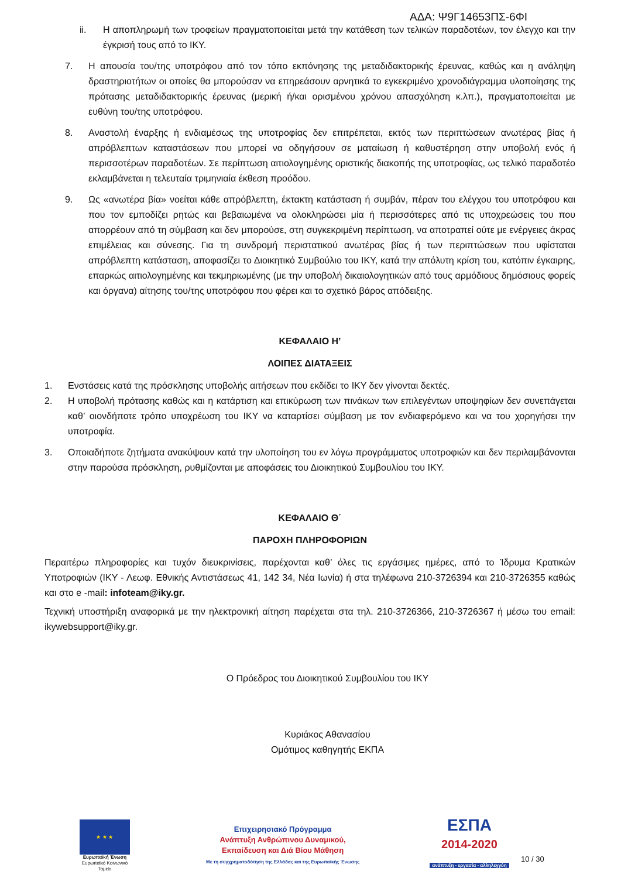ΑΔΑ: Ψ9Γ14653ΠΣ-6ΦΙ
ii. Η αποπληρωμή των τροφείων πραγματοποιείται μετά την κατάθεση των τελικών παραδοτέων, τον έλεγχο και την έγκρισή τους από το ΙΚΥ.
7. Η απουσία του/της υποτρόφου από τον τόπο εκπόνησης της μεταδιδακτορικής έρευνας, καθώς και η ανάληψη δραστηριοτήτων οι οποίες θα μπορούσαν να επηρεάσουν αρνητικά το εγκεκριμένο χρονοδιάγραμμα υλοποίησης της πρότασης μεταδιδακτορικής έρευνας (μερική ή/και ορισμένου χρόνου απασχόληση κ.λπ.), πραγματοποιείται με ευθύνη του/της υποτρόφου.
8. Αναστολή έναρξης ή ενδιαμέσως της υποτροφίας δεν επιτρέπεται, εκτός των περιπτώσεων ανωτέρας βίας ή απρόβλεπτων καταστάσεων που μπορεί να οδηγήσουν σε ματαίωση ή καθυστέρηση στην υποβολή ενός ή περισσοτέρων παραδοτέων. Σε περίπτωση αιτιολογημένης οριστικής διακοπής της υποτροφίας, ως τελικό παραδοτέο εκλαμβάνεται η τελευταία τριμηνιαία έκθεση προόδου.
9. Ως «ανωτέρα βία» νοείται κάθε απρόβλεπτη, έκτακτη κατάσταση ή συμβάν, πέραν του ελέγχου του υποτρόφου και που τον εμποδίζει ρητώς και βεβαιωμένα να ολοκληρώσει μία ή περισσότερες από τις υποχρεώσεις του που απορρέουν από τη σύμβαση και δεν μπορούσε, στη συγκεκριμένη περίπτωση, να αποτραπεί ούτε με ενέργειες άκρας επιμέλειας και σύνεσης. Για τη συνδρομή περιστατικού ανωτέρας βίας ή των περιπτώσεων που υφίσταται απρόβλεπτη κατάσταση, αποφασίζει το Διοικητικό Συμβούλιο του ΙΚΥ, κατά την απόλυτη κρίση του, κατόπιν έγκαιρης, επαρκώς αιτιολογημένης και τεκμηριωμένης (με την υποβολή δικαιολογητικών από τους αρμόδιους δημόσιους φορείς και όργανα) αίτησης του/της υποτρόφου που φέρει και το σχετικό βάρος απόδειξης.
ΚΕΦΑΛΑΙΟ Η’
ΛΟΙΠΕΣ ΔΙΑΤΑΞΕΙΣ
1. Ενστάσεις κατά της πρόσκλησης υποβολής αιτήσεων που εκδίδει το ΙΚΥ δεν γίνονται δεκτές.
2. Η υποβολή πρότασης καθώς και η κατάρτιση και επικύρωση των πινάκων των επιλεγέντων υποψηφίων δεν συνεπάγεται καθ’ οιονδήποτε τρόπο υποχρέωση του ΙΚΥ να καταρτίσει σύμβαση με τον ενδιαφερόμενο και να του χορηγήσει την υποτροφία.
3. Οποιαδήποτε ζητήματα ανακύψουν κατά την υλοποίηση του εν λόγω προγράμματος υποτροφιών και δεν περιλαμβάνονται στην παρούσα πρόσκληση, ρυθμίζονται με αποφάσεις του Διοικητικού Συμβουλίου του ΙΚΥ.
ΚΕΦΑΛΑΙΟ Θ΄
ΠΑΡΟΧΗ ΠΛΗΡΟΦΟΡΙΩΝ
Περαιτέρω πληροφορίες και τυχόν διευκρινίσεις, παρέχονται καθ’ όλες τις εργάσιμες ημέρες, από το Ίδρυμα Κρατικών Υποτροφιών (ΙΚΥ - Λεωφ. Εθνικής Αντιστάσεως 41, 142 34, Νέα Ιωνία) ή στα τηλέφωνα 210-3726394 και 210-3726355 καθώς και στο e -mail: infoteam@iky.gr.
Τεχνική υποστήριξη αναφορικά με την ηλεκτρονική αίτηση παρέχεται στα τηλ. 210-3726366, 210-3726367 ή μέσω του email: ikywebsupport@iky.gr.
Ο Πρόεδρος του Διοικητικού Συμβουλίου του ΙΚΥ
Κυριάκος Αθανασίου
Ομότιμος καθηγητής ΕΚΠΑ
★ ★ ★
Ευρωπαϊκή Ένωση
Ευρωπαϊκό Κοινωνικό Ταμείο
Επιχειρησιακό Πρόγραμμα
Ανάπτυξη Ανθρώπινου Δυναμικού,
Εκπαίδευση και Διά Βίου Μάθηση
Με τη συγχρηματοδότηση της Ελλάδας και της Ευρωπαϊκής Ένωσης
ΕΣΠΑ
2014-2020
ανάπτυξη - εργασία - αλληλεγγύη
10 / 30